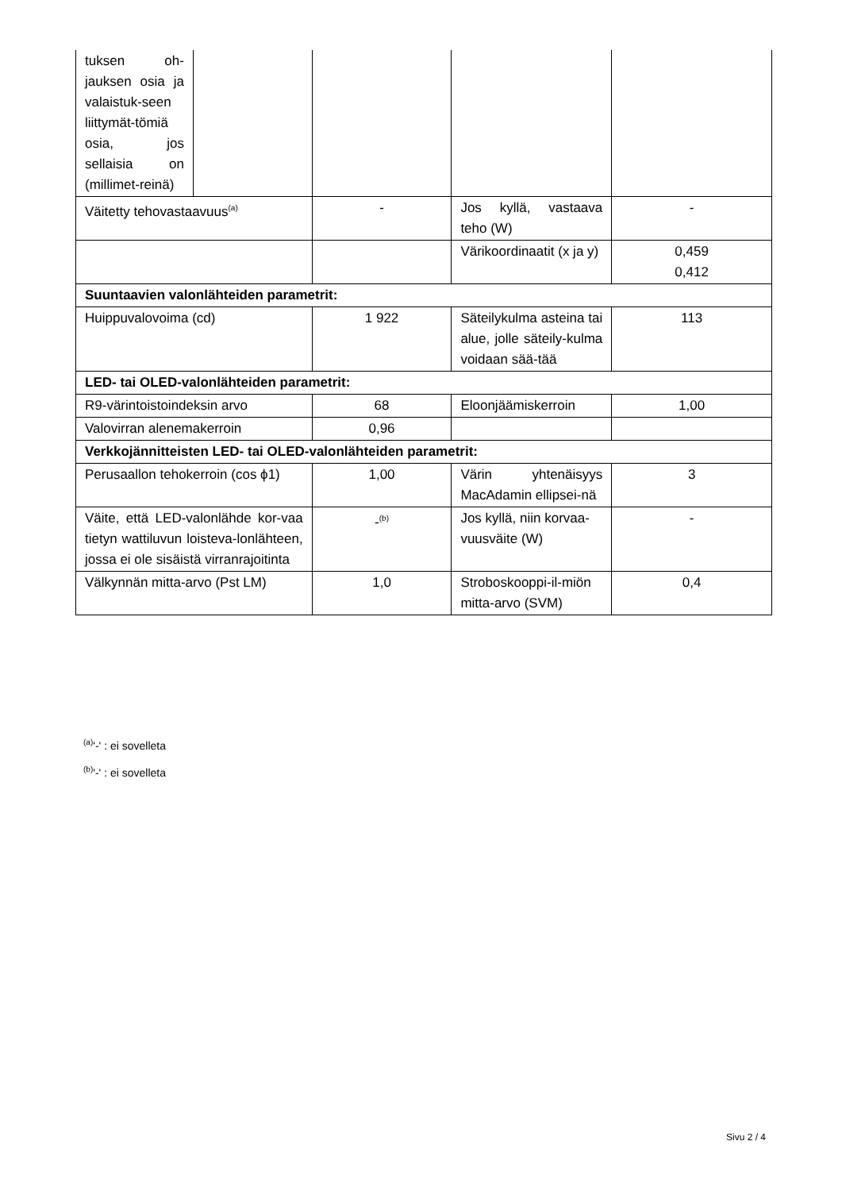| tuksen oh-jauksen osia ja valaistuk-seen liittymät-tömiä osia, jos sellaisia on (millimet-reinä) | | | | |
| Väitetty tehovastaavuus<sup>(a)</sup> | | - | Jos kyllä, vastaava teho (W) | - |
| | | | Värikoordinaatit (x ja y) | 0,459 0,412 |
| Suuntaavien valonlähteiden parametrit: | | | | |
| Huippuvalovoima (cd) | | 1 922 | Säteilykulma asteina tai alue, jolle säteily-kulma voidaan sää-tää | 113 |
| LED- tai OLED-valonlähteiden parametrit: | | | | |
| R9-värintoistoindeksin arvo | | 68 | Eloonjäämiskerroin | 1,00 |
| Valovirran alenemakerroin | | 0,96 | | |
| Verkkojännitteisten LED- tai OLED-valonlähteiden parametrit: | | | | |
| Perusaallon tehokerroin (cos ϕ1) | | 1,00 | Värin yhtenäisyys MacAdamin ellipsei-nä | 3 |
| Väite, että LED-valonlähde kor-vaa tietyn wattiluvun loisteva-lonlähteen, jossa ei ole sisäistä virranrajoitinta | | -<sup>(b)</sup> | Jos kyllä, niin korvaa-vuusväite (W) | - |
| Välkynnän mitta-arvo (Pst LM) | | 1,0 | Stroboskooppi-il-miön mitta-arvo (SVM) | 0,4 |
<sup>(a)</sup> '-' : ei sovelleta
<sup>(b)</sup> '-' : ei sovelleta
Sivu 2 / 4